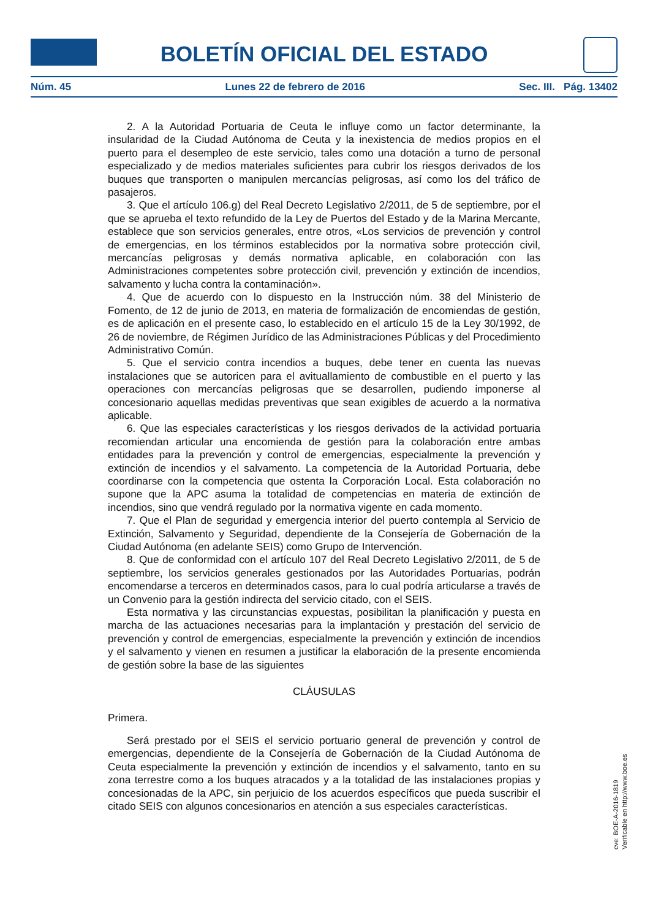BOLETÍN OFICIAL DEL ESTADO
Núm. 45 Lunes 22 de febrero de 2016 Sec. III. Pág. 13402
2. A la Autoridad Portuaria de Ceuta le influye como un factor determinante, la insularidad de la Ciudad Autónoma de Ceuta y la inexistencia de medios propios en el puerto para el desempleo de este servicio, tales como una dotación a turno de personal especializado y de medios materiales suficientes para cubrir los riesgos derivados de los buques que transporten o manipulen mercancías peligrosas, así como los del tráfico de pasajeros.
3. Que el artículo 106.g) del Real Decreto Legislativo 2/2011, de 5 de septiembre, por el que se aprueba el texto refundido de la Ley de Puertos del Estado y de la Marina Mercante, establece que son servicios generales, entre otros, «Los servicios de prevención y control de emergencias, en los términos establecidos por la normativa sobre protección civil, mercancías peligrosas y demás normativa aplicable, en colaboración con las Administraciones competentes sobre protección civil, prevención y extinción de incendios, salvamento y lucha contra la contaminación».
4. Que de acuerdo con lo dispuesto en la Instrucción núm. 38 del Ministerio de Fomento, de 12 de junio de 2013, en materia de formalización de encomiendas de gestión, es de aplicación en el presente caso, lo establecido en el artículo 15 de la Ley 30/1992, de 26 de noviembre, de Régimen Jurídico de las Administraciones Públicas y del Procedimiento Administrativo Común.
5. Que el servicio contra incendios a buques, debe tener en cuenta las nuevas instalaciones que se autoricen para el avituallamiento de combustible en el puerto y las operaciones con mercancías peligrosas que se desarrollen, pudiendo imponerse al concesionario aquellas medidas preventivas que sean exigibles de acuerdo a la normativa aplicable.
6. Que las especiales características y los riesgos derivados de la actividad portuaria recomiendan articular una encomienda de gestión para la colaboración entre ambas entidades para la prevención y control de emergencias, especialmente la prevención y extinción de incendios y el salvamento. La competencia de la Autoridad Portuaria, debe coordinarse con la competencia que ostenta la Corporación Local. Esta colaboración no supone que la APC asuma la totalidad de competencias en materia de extinción de incendios, sino que vendrá regulado por la normativa vigente en cada momento.
7. Que el Plan de seguridad y emergencia interior del puerto contempla al Servicio de Extinción, Salvamento y Seguridad, dependiente de la Consejería de Gobernación de la Ciudad Autónoma (en adelante SEIS) como Grupo de Intervención.
8. Que de conformidad con el artículo 107 del Real Decreto Legislativo 2/2011, de 5 de septiembre, los servicios generales gestionados por las Autoridades Portuarias, podrán encomendarse a terceros en determinados casos, para lo cual podría articularse a través de un Convenio para la gestión indirecta del servicio citado, con el SEIS.
Esta normativa y las circunstancias expuestas, posibilitan la planificación y puesta en marcha de las actuaciones necesarias para la implantación y prestación del servicio de prevención y control de emergencias, especialmente la prevención y extinción de incendios y el salvamento y vienen en resumen a justificar la elaboración de la presente encomienda de gestión sobre la base de las siguientes
CLÁUSULAS
Primera.
Será prestado por el SEIS el servicio portuario general de prevención y control de emergencias, dependiente de la Consejería de Gobernación de la Ciudad Autónoma de Ceuta especialmente la prevención y extinción de incendios y el salvamento, tanto en su zona terrestre como a los buques atracados y a la totalidad de las instalaciones propias y concesionadas de la APC, sin perjuicio de los acuerdos específicos que pueda suscribir el citado SEIS con algunos concesionarios en atención a sus especiales características.
cve: BOE-A-2016-1819
Verificable en http://www.boe.es